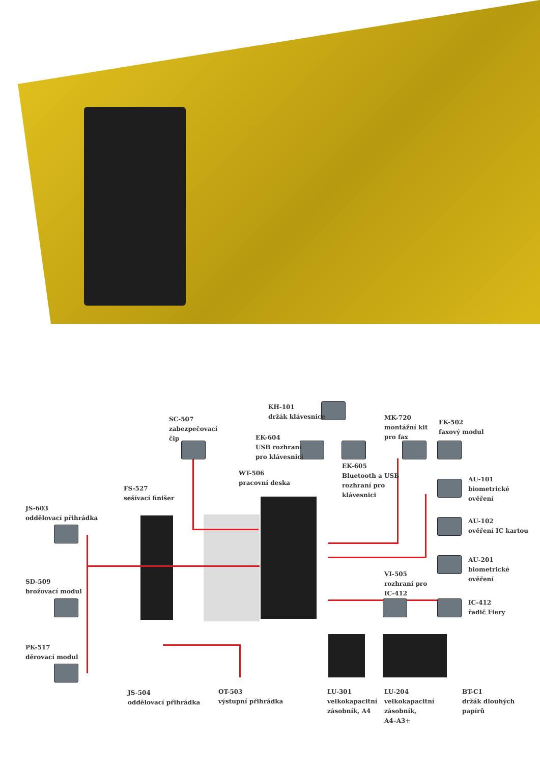KH-101
držák klávesnice
SC-507
zabezpečovací
čip
MK-720
montážní kit
pro fax
FK-502
faxový modul
EK-604
USB rozhraní
pro klávesnici
EK-605
Bluetooth a USB
rozhraní pro
klávesnici
WT-506
pracovní deska
AU-101
biometrické
ověření
FS-527
sešívací finišer
JS-603
oddělovací přihrádka
AU-102
ověření IC kartou
SD-509
brožovací modul
AU-201
biometrické
ověření
VI-505
rozhraní pro
IC-412
IC-412
řadič Fiery
PK-517
děrovací modul
JS-504
oddělovací přihrádka
OT-503
výstupní přihrádka
LU-301
velkokapacitní
zásobník, A4
LU-204
velkokapacitní
zásobník,
A4–A3+
BT-C1
držák dlouhých
papírů